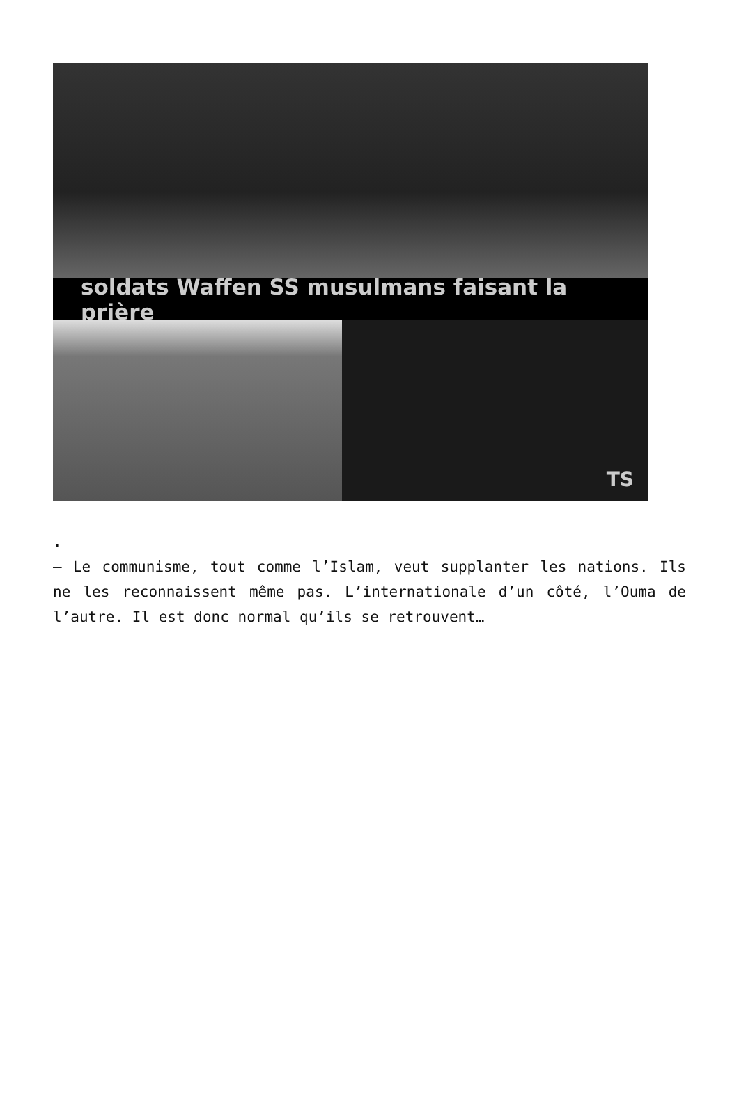soldats Waffen SS musulmans faisant la prière
TS
.
– Le communisme, tout comme l’Islam, veut supplanter les nations. Ils ne les reconnaissent même pas. L’internationale d’un côté, l’Ouma de l’autre. Il est donc normal qu’ils se retrouvent…